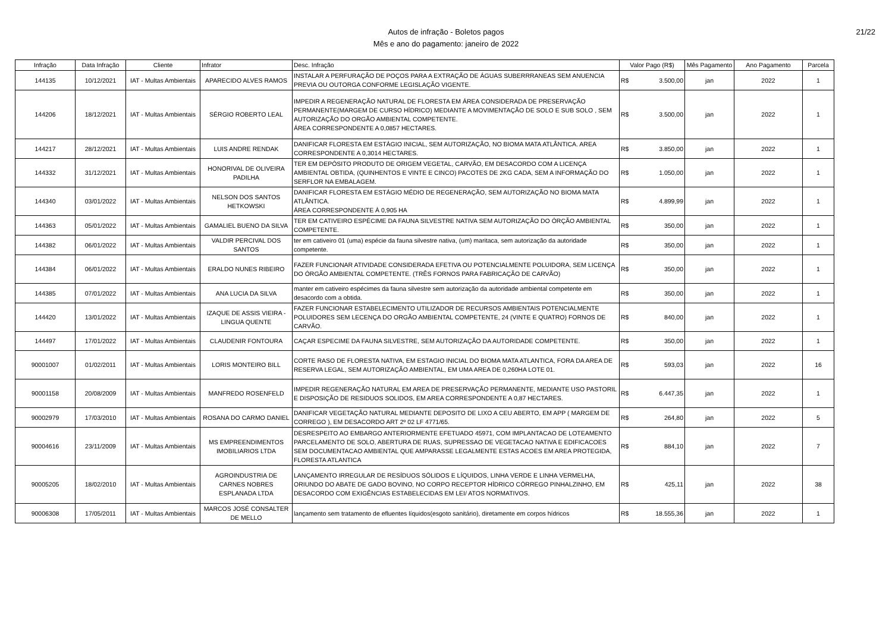Autos de infração - Boletos pagos
Mês e ano do pagamento: janeiro de 2022
21/22
| Infração | Data Infração | Cliente | Infrator | Desc. Infração | Valor Pago (R$) | Mês Pagamento | Ano Pagamento | Parcela |
| --- | --- | --- | --- | --- | --- | --- | --- | --- |
| 144135 | 10/12/2021 | IAT - Multas Ambientais | APARECIDO ALVES RAMOS | INSTALAR A PERFURAÇÃO DE POÇOS PARA A EXTRAÇÃO DE ÁGUAS SUBERRRANEAS SEM ANUENCIA PREVIA OU OUTORGA CONFORME LEGISLAÇÃO VIGENTE. | R$ 3.500,00 | jan | 2022 | 1 |
| 144206 | 18/12/2021 | IAT - Multas Ambientais | SÉRGIO ROBERTO LEAL | IMPEDIR A REGENERAÇÃO NATURAL DE FLORESTA EM ÁREA CONSIDERADA DE PRESERVAÇÃO PERMANENTE(MARGEM DE CURSO HÍDRICO) MEDIANTE A MOVIMENTAÇÃO DE SOLO E SUB SOLO , SEM AUTORIZAÇÃO DO ORGÃO AMBIENTAL COMPETENTE. ÁREA CORRESPONDENTE A 0,0857 HECTARES. | R$ 3.500,00 | jan | 2022 | 1 |
| 144217 | 28/12/2021 | IAT - Multas Ambientais | LUIS ANDRE RENDAK | DANIFICAR FLORESTA EM ESTÁGIO INICIAL, SEM AUTORIZAÇÃO, NO BIOMA MATA ATLÂNTICA. AREA CORRESPONDENTE A 0,3014 HECTARES. | R$ 3.850,00 | jan | 2022 | 1 |
| 144332 | 31/12/2021 | IAT - Multas Ambientais | HONORIVAL DE OLIVEIRA PADILHA | TER EM DEPÓSITO PRODUTO DE ORIGEM VEGETAL, CARVÃO, EM DESACORDO COM A LICENÇA AMBIENTAL OBTIDA, (QUINHENTOS E VINTE E CINCO) PACOTES DE 2KG CADA, SEM A INFORMAÇÃO DO SERFLOR NA EMBALAGEM. | R$ 1.050,00 | jan | 2022 | 1 |
| 144340 | 03/01/2022 | IAT - Multas Ambientais | NELSON DOS SANTOS HETKOWSKI | DANIFICAR FLORESTA EM ESTÁGIO MÉDIO DE REGENERAÇÃO, SEM AUTORIZAÇÃO NO BIOMA MATA ATLÂNTICA. ÁREA CORRESPONDENTE À 0,905 HA | R$ 4.899,99 | jan | 2022 | 1 |
| 144363 | 05/01/2022 | IAT - Multas Ambientais | GAMALIEL BUENO DA SILVA | TER EM CATIVEIRO ESPÉCIME DA FAUNA SILVESTRE NATIVA SEM AUTORIZAÇÃO DO ÓRÇÃO AMBIENTAL COMPETENTE. | R$ 350,00 | jan | 2022 | 1 |
| 144382 | 06/01/2022 | IAT - Multas Ambientais | VALDIR PERCIVAL DOS SANTOS | ter em cativeiro 01 (uma) espécie da fauna silvestre nativa, (um) maritaca, sem autorização da autoridade competente. | R$ 350,00 | jan | 2022 | 1 |
| 144384 | 06/01/2022 | IAT - Multas Ambientais | ERALDO NUNES RIBEIRO | FAZER FUNCIONAR ATIVIDADE CONSIDERADA EFETIVA OU POTENCIALMENTE POLUIDORA, SEM LICENÇA DO ÓRGÃO AMBIENTAL COMPETENTE. (TRÊS FORNOS PARA FABRICAÇÃO DE CARVÃO) | R$ 350,00 | jan | 2022 | 1 |
| 144385 | 07/01/2022 | IAT - Multas Ambientais | ANA LUCIA DA SILVA | manter em cativeiro espécimes da fauna silvestre sem autorização da autoridade ambiental competente em desacordo com a obtida. | R$ 350,00 | jan | 2022 | 1 |
| 144420 | 13/01/2022 | IAT - Multas Ambientais | IZAQUE DE ASSIS VIEIRA - LINGUA QUENTE | FAZER FUNCIONAR ESTABELECIMENTO UTILIZADOR DE RECURSOS AMBIENTAIS POTENCIALMENTE POLUIDORES SEM LECENÇA DO ORGÃO AMBIENTAL COMPETENTE, 24 (VINTE E QUATRO) FORNOS DE CARVÃO. | R$ 840,00 | jan | 2022 | 1 |
| 144497 | 17/01/2022 | IAT - Multas Ambientais | CLAUDENIR FONTOURA | CAÇAR ESPECIME DA FAUNA SILVESTRE, SEM AUTORIZAÇÃO DA AUTORIDADE COMPETENTE. | R$ 350,00 | jan | 2022 | 1 |
| 90001007 | 01/02/2011 | IAT - Multas Ambientais | LORIS MONTEIRO BILL | CORTE RASO DE FLORESTA NATIVA, EM ESTAGIO INICIAL DO BIOMA MATA ATLANTICA, FORA DA AREA DE RESERVA LEGAL, SEM AUTORIZAÇÃO AMBIENTAL, EM UMA AREA DE 0,260HA LOTE 01. | R$ 593,03 | jan | 2022 | 16 |
| 90001158 | 20/08/2009 | IAT - Multas Ambientais | MANFREDO ROSENFELD | IMPEDIR REGENERAÇÃO NATURAL EM AREA DE PRESERVAÇÃO PERMANENTE, MEDIANTE USO PASTORIL E DISPOSIÇÃO DE RESIDUOS SOLIDOS, EM AREA CORRESPONDENTE A 0,87 HECTARES. | R$ 6.447,35 | jan | 2022 | 1 |
| 90002979 | 17/03/2010 | IAT - Multas Ambientais | ROSANA DO CARMO DANIEL | DANIFICAR VEGETAÇÃO NATURAL MEDIANTE DEPOSITO DE LIXO A CEU ABERTO, EM APP ( MARGEM DE CORREGO ), EM DESACORDO ART 2º 02 LF 4771/65. | R$ 264,80 | jan | 2022 | 5 |
| 90004616 | 23/11/2009 | IAT - Multas Ambientais | MS EMPREENDIMENTOS IMOBILIARIOS LTDA | DESRESPEITO AO EMBARGO ANTERIORMENTE EFETUADO 45971, COM IMPLANTACAO DE LOTEAMENTO PARCELAMENTO DE SOLO, ABERTURA DE RUAS, SUPRESSAO DE VEGETACAO NATIVA E EDIFICACOES SEM DOCUMENTACAO AMBIENTAL QUE AMPARASSE LEGALMENTE ESTAS ACOES EM AREA PROTEGIDA, FLORESTA ATLANTICA | R$ 884,10 | jan | 2022 | 7 |
| 90005205 | 18/02/2010 | IAT - Multas Ambientais | AGROINDUSTRIA DE CARNES NOBRES ESPLANADA LTDA | LANÇAMENTO IRREGULAR DE RESÍDUOS SÓLIDOS E LÍQUIDOS, LINHA VERDE E LINHA VERMELHA, ORIUNDO DO ABATE DE GADO BOVINO, NO CORPO RECEPTOR HÍDRICO CÓRREGO PINHALZINHO, EM DESACORDO COM EXIGÊNCIAS ESTABELECIDAS EM LEI/ ATOS NORMATIVOS. | R$ 425,11 | jan | 2022 | 38 |
| 90006308 | 17/05/2011 | IAT - Multas Ambientais | MARCOS JOSÉ CONSALTER DE MELLO | lançamento sem tratamento de efluentes líquidos(esgoto sanitário), diretamente em corpos hídricos | R$ 18.555,36 | jan | 2022 | 1 |